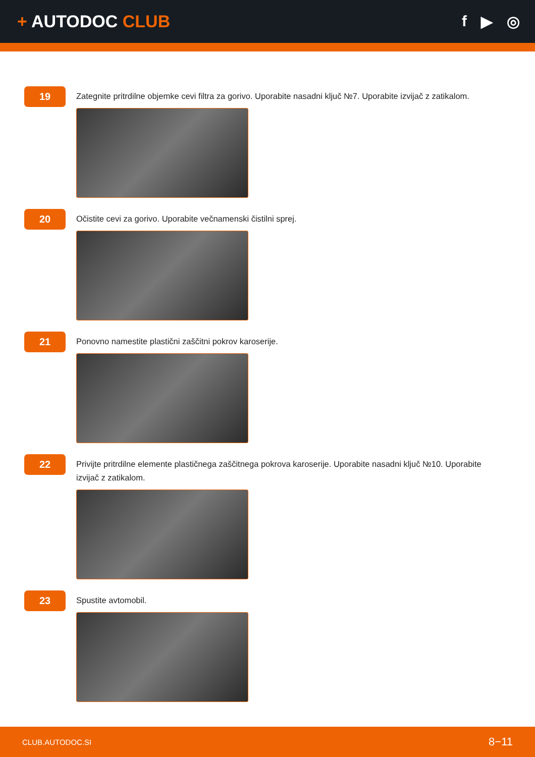+ AUTODOC CLUB f ▶ ◎
19
Zategnite pritrdilne objemke cevi filtra za gorivo. Uporabite nasadni ključ №7. Uporabite izvijač z zatikalom.
20
Očistite cevi za gorivo. Uporabite večnamenski čistilni sprej.
21
Ponovno namestite plastični zaščitni pokrov karoserije.
22
Privijte pritrdilne elemente plastičnega zaščitnega pokrova karoserije. Uporabite nasadni ključ №10. Uporabite izvijač z zatikalom.
23
Spustite avtomobil.
CLUB.AUTODOC.SI 8−11